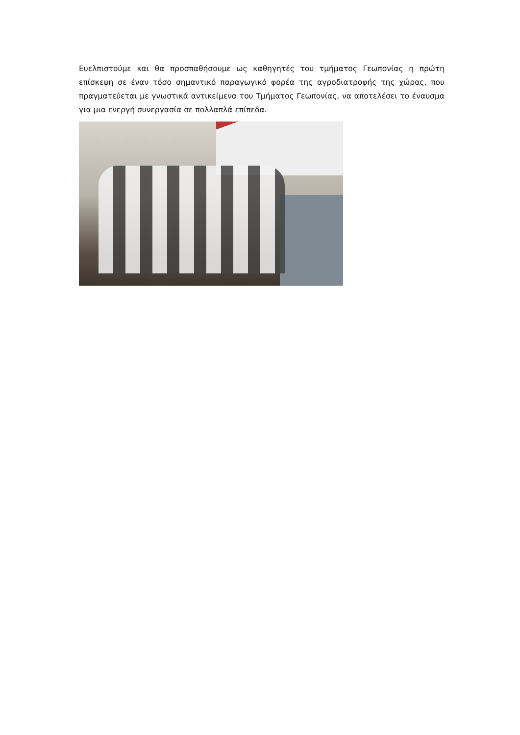Ευελπιστούμε και θα προσπαθήσουμε ως καθηγητές του τμήματος Γεωπονίας η πρώτη επίσκεψη σε έναν τόσο σημαντικό παραγωγικό φορέα της αγροδιατροφής της χώρας, που πραγματεύεται με γνωστικά αντικείμενα του Τμήματος Γεωπονίας, να αποτελέσει το έναυσμα για μια ενεργή συνεργασία σε πολλαπλά επίπεδα.